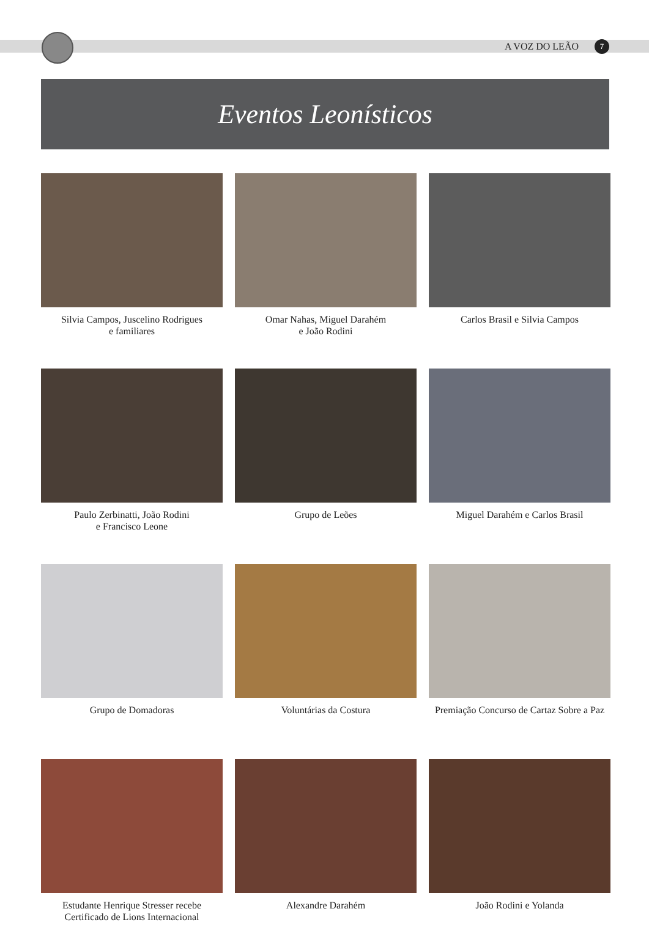A VOZ DO LEÃO 7
Eventos Leonísticos
Silvia Campos, Juscelino Rodrigues
e familiares
Omar Nahas, Miguel Darahém
e João Rodini
Carlos Brasil e Silvia Campos
Paulo Zerbinatti, João Rodini
e Francisco Leone
Grupo de Leões
Miguel Darahém e Carlos Brasil
Grupo de Domadoras
Voluntárias da Costura
Premiação Concurso de Cartaz Sobre a Paz
Estudante Henrique Stresser recebe
Certificado de Lions Internacional
Alexandre Darahém
João Rodini e Yolanda